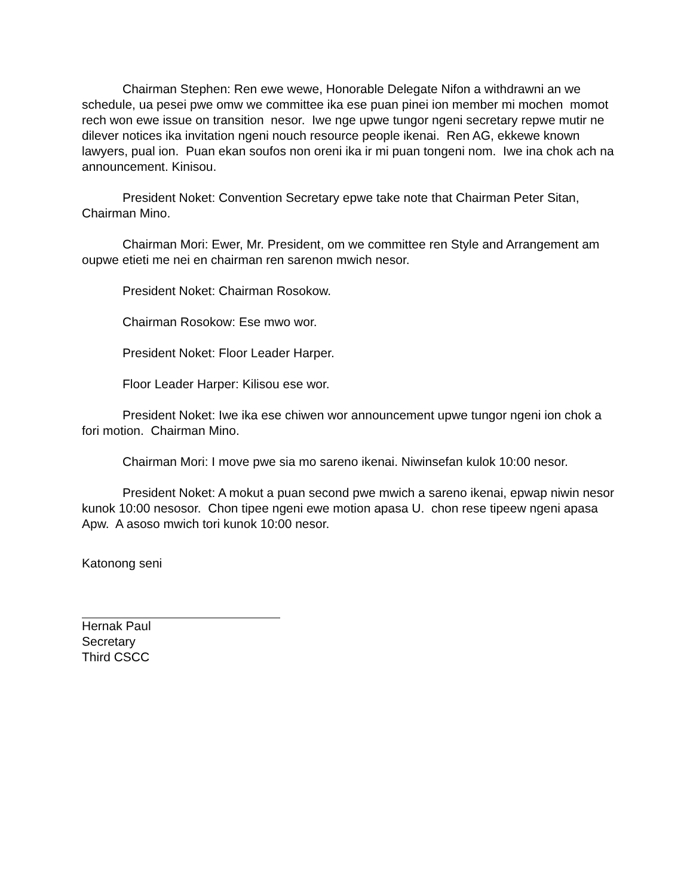Chairman Stephen: Ren ewe wewe, Honorable Delegate Nifon a withdrawni an we schedule, ua pesei pwe omw we committee ika ese puan pinei ion member mi mochen momot rech won ewe issue on transition nesor. Iwe nge upwe tungor ngeni secretary repwe mutir ne dilever notices ika invitation ngeni nouch resource people ikenai. Ren AG, ekkewe known lawyers, pual ion. Puan ekan soufos non oreni ika ir mi puan tongeni nom. Iwe ina chok ach na announcement. Kinisou.
President Noket: Convention Secretary epwe take note that Chairman Peter Sitan, Chairman Mino.
Chairman Mori: Ewer, Mr. President, om we committee ren Style and Arrangement am oupwe etieti me nei en chairman ren sarenon mwich nesor.
President Noket: Chairman Rosokow.
Chairman Rosokow: Ese mwo wor.
President Noket: Floor Leader Harper.
Floor Leader Harper: Kilisou ese wor.
President Noket: Iwe ika ese chiwen wor announcement upwe tungor ngeni ion chok a fori motion. Chairman Mino.
Chairman Mori: I move pwe sia mo sareno ikenai. Niwinsefan kulok 10:00 nesor.
President Noket: A mokut a puan second pwe mwich a sareno ikenai, epwap niwin nesor kunok 10:00 nesosor. Chon tipee ngeni ewe motion apasa U. chon rese tipeew ngeni apasa Apw. A asoso mwich tori kunok 10:00 nesor.
Katonong seni
Hernak Paul
Secretary
Third CSCC